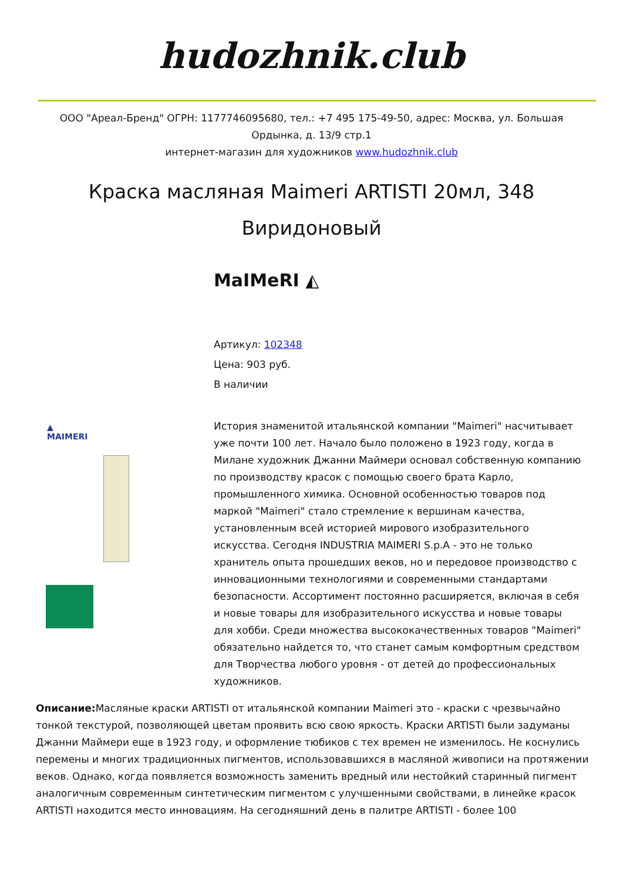hudozhnik.club
ООО "Ареал-Бренд" ОГРН: 1177746095680, тел.: +7 495 175-49-50, адрес: Москва, ул. Большая Ордынка, д. 13/9 стр.1
интернет-магазин для художников www.hudozhnik.club
Краска масляная Maimeri ARTISTI 20мл, 348 Виридоновый
MaIMeRI ◭
▲
MAIMERI
Артикул: 102348
Цена: 903 руб.
В наличии
История знаменитой итальянской компании "Maimeri" насчитывает уже почти 100 лет. Начало было положено в 1923 году, когда в Милане художник Джанни Маймери основал собственную компанию по производству красок с помощью своего брата Карло, промышленного химика. Основной особенностью товаров под маркой "Maimeri" стало стремление к вершинам качества, установленным всей историей мирового изобразительного искусства. Сегодня INDUSTRIA MAIMERI S.p.A - это не только хранитель опыта прошедших веков, но и передовое производство с инновационными технологиями и современными стандартами безопасности. Ассортимент постоянно расширяется, включая в себя и новые товары для изобразительного искусства и новые товары для хобби. Среди множества высококачественных товаров "Maimeri" обязательно найдется то, что станет самым комфортным средством для Творчества любого уровня - от детей до профессиональных художников.
Описание: Масляные краски ARTISTI от итальянской компании Maimeri это - краски с чрезвычайно тонкой текстурой, позволяющей цветам проявить всю свою яркость. Краски ARTISTI были задуманы Джанни Маймери еще в 1923 году, и оформление тюбиков с тех времен не изменилось. Не коснулись перемены и многих традиционных пигментов, использовавшихся в масляной живописи на протяжении веков. Однако, когда появляется возможность заменить вредный или нестойкий старинный пигмент аналогичным современным синтетическим пигментом с улучшенными свойствами, в линейке красок ARTISTI находится место инновациям. На сегодняшний день в палитре ARTISTI - более 100